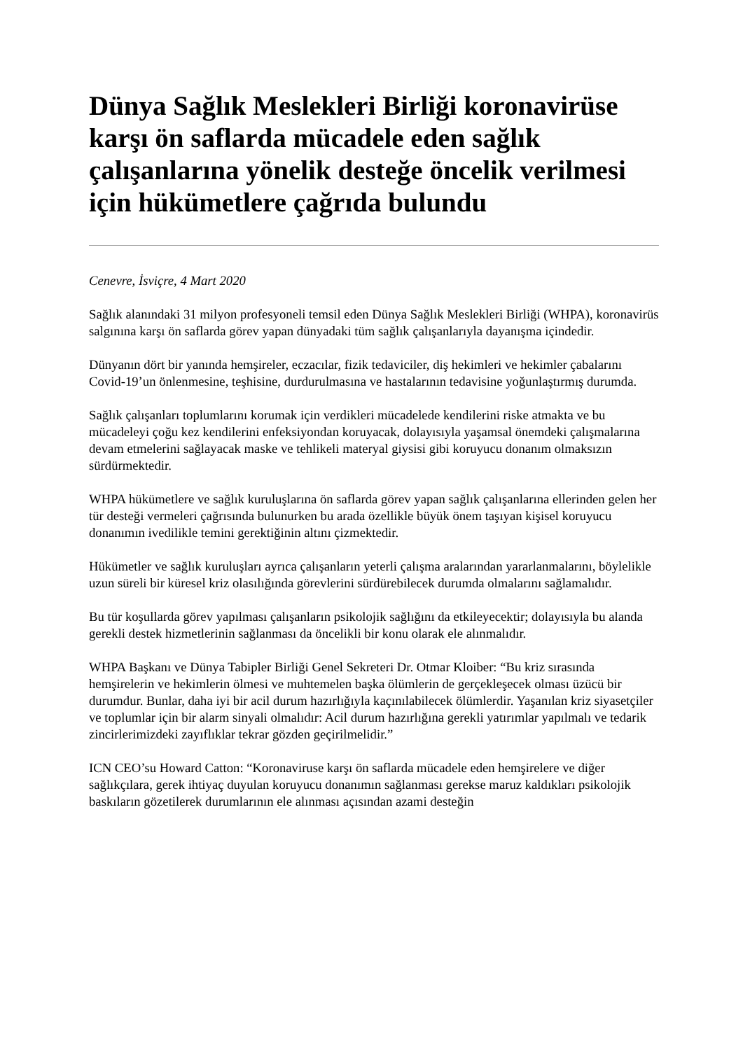Dünya Sağlık Meslekleri Birliği koronavirüse karşı ön saflarda mücadele eden sağlık çalışanlarına yönelik desteğe öncelik verilmesi için hükümetlere çağrıda bulundu
Cenevre, İsviçre, 4 Mart 2020
Sağlık alanındaki 31 milyon profesyoneli temsil eden Dünya Sağlık Meslekleri Birliği (WHPA), koronavirüs salgınına karşı ön saflarda görev yapan dünyadaki tüm sağlık çalışanlarıyla dayanışma içindedir.
Dünyanın dört bir yanında hemşireler, eczacılar, fizik tedaviciler, diş hekimleri ve hekimler çabalarını Covid-19’un önlenmesine, teşhisine, durdurulmasına ve hastalarının tedavisine yoğunlaştırmış durumda.
Sağlık çalışanları toplumlarını korumak için verdikleri mücadelede kendilerini riske atmakta ve bu mücadeleyi çoğu kez kendilerini enfeksiyondan koruyacak, dolayısıyla yaşamsal önemdeki çalışmalarına devam etmelerini sağlayacak maske ve tehlikeli materyal giysisi gibi koruyucu donanım olmaksızın sürdürmektedir.
WHPA hükümetlere ve sağlık kuruluşlarına ön saflarda görev yapan sağlık çalışanlarına ellerinden gelen her tür desteği vermeleri çağrısında bulunurken bu arada özellikle büyük önem taşıyan kişisel koruyucu donanımın ivedilikle temini gerektiğinin altını çizmektedir.
Hükümetler ve sağlık kuruluşları ayrıca çalışanların yeterli çalışma aralarından yararlanmalarını, böylelikle uzun süreli bir küresel kriz olasılığında görevlerini sürdürebilecek durumda olmalarını sağlamalıdır.
Bu tür koşullarda görev yapılması çalışanların psikolojik sağlığını da etkileyecektir; dolayısıyla bu alanda gerekli destek hizmetlerinin sağlanması da öncelikli bir konu olarak ele alınmalıdır.
WHPA Başkanı ve Dünya Tabipler Birliği Genel Sekreteri Dr. Otmar Kloiber: “Bu kriz sırasında hemşirelerin ve hekimlerin ölmesi ve muhtemelen başka ölümlerin de gerçekleşecek olması üzücü bir durumdur. Bunlar, daha iyi bir acil durum hazırlığıyla kaçınılabilecek ölümlerdir. Yaşanılan kriz siyasetçiler ve toplumlar için bir alarm sinyali olmalıdır: Acil durum hazırlığına gerekli yatırımlar yapılmalı ve tedarik zincirlerimizdeki zayıflıklar tekrar gözden geçirilmelidir.”
ICN CEO’su Howard Catton: “Koronaviruse karşı ön saflarda mücadele eden hemşirelere ve diğer sağlıkçılara, gerek ihtiyaç duyulan koruyucu donanımın sağlanması gerekse maruz kaldıkları psikolojik baskıların gözetilerek durumlarının ele alınması açısından azami desteğin